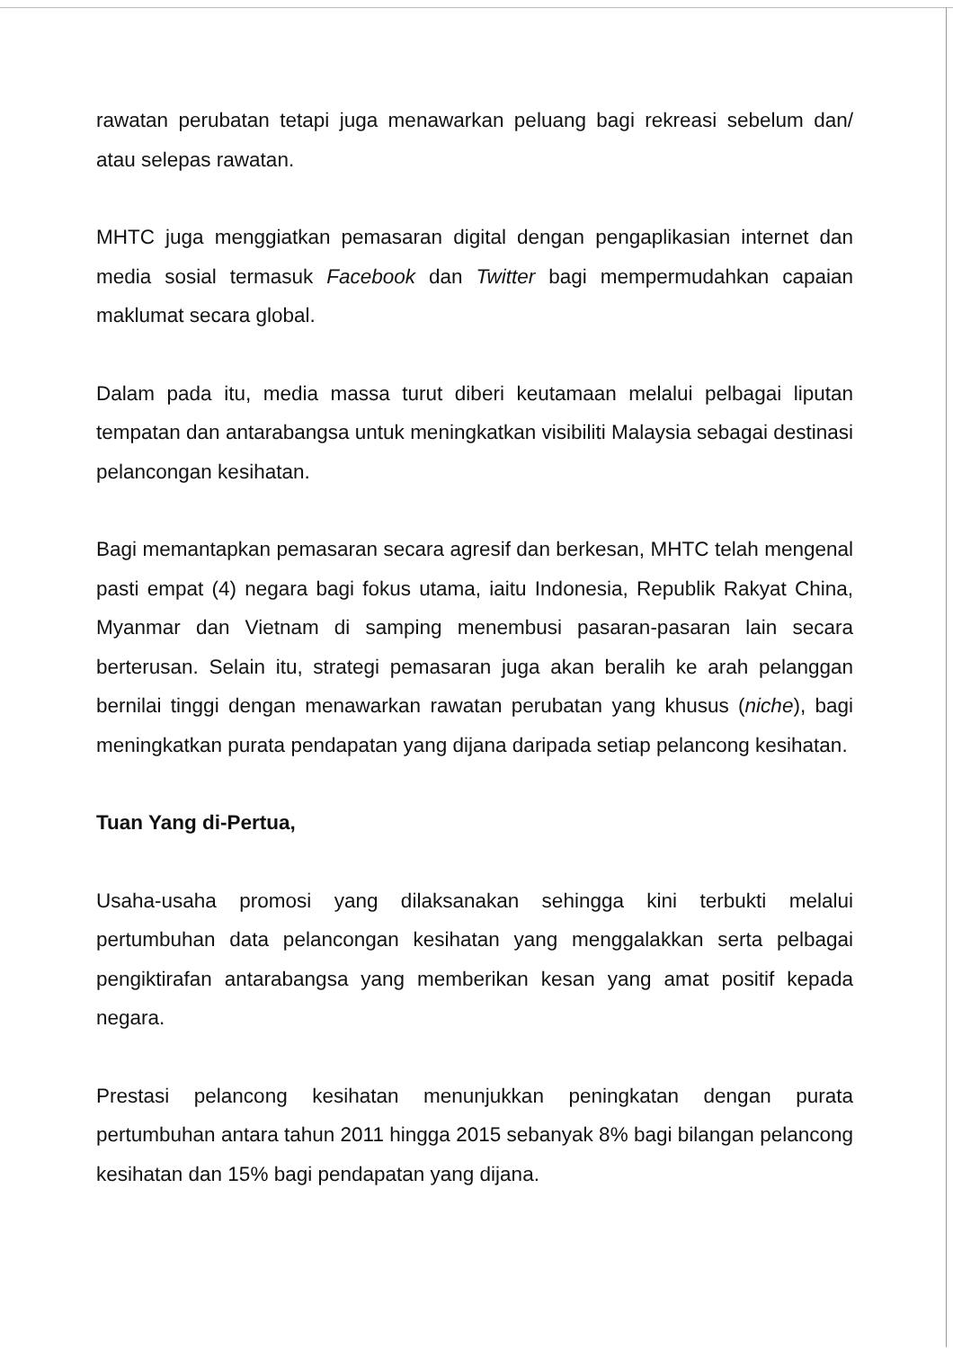rawatan perubatan tetapi juga menawarkan peluang bagi rekreasi sebelum dan/ atau selepas rawatan.
MHTC juga menggiatkan pemasaran digital dengan pengaplikasian internet dan media sosial termasuk Facebook dan Twitter bagi mempermudahkan capaian maklumat secara global.
Dalam pada itu, media massa turut diberi keutamaan melalui pelbagai liputan tempatan dan antarabangsa untuk meningkatkan visibiliti Malaysia sebagai destinasi pelancongan kesihatan.
Bagi memantapkan pemasaran secara agresif dan berkesan, MHTC telah mengenal pasti empat (4) negara bagi fokus utama, iaitu Indonesia, Republik Rakyat China, Myanmar dan Vietnam di samping menembusi pasaran-pasaran lain secara berterusan. Selain itu, strategi pemasaran juga akan beralih ke arah pelanggan bernilai tinggi dengan menawarkan rawatan perubatan yang khusus (niche), bagi meningkatkan purata pendapatan yang dijana daripada setiap pelancong kesihatan.
Tuan Yang di-Pertua,
Usaha-usaha promosi yang dilaksanakan sehingga kini terbukti melalui pertumbuhan data pelancongan kesihatan yang menggalakkan serta pelbagai pengiktirafan antarabangsa yang memberikan kesan yang amat positif kepada negara.
Prestasi pelancong kesihatan menunjukkan peningkatan dengan purata pertumbuhan antara tahun 2011 hingga 2015 sebanyak 8% bagi bilangan pelancong kesihatan dan 15% bagi pendapatan yang dijana.